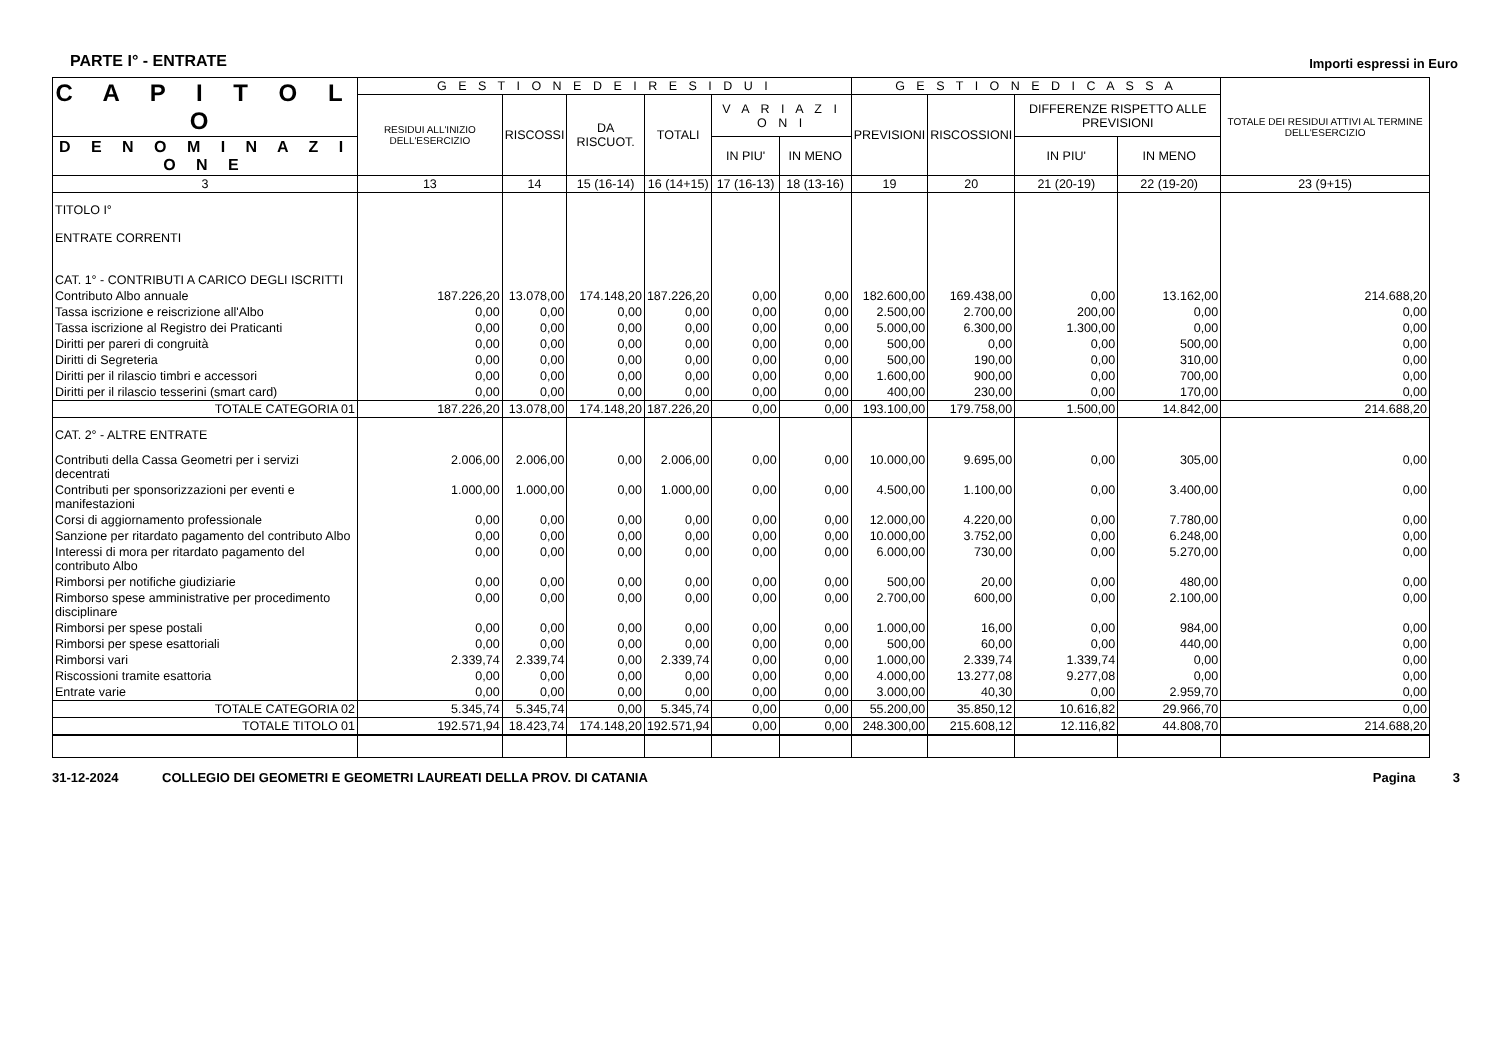PARTE I° - ENTRATE Importi espressi in Euro
| C A P I T O L O | G E S T I O N E D E I R E S I D U I | | | | | | G E S T I O N E D I C A S S A | | | | TOTALE DEI RESIDUI ATTIVI AL TERMINE DELL'ESERCIZIO |
| --- | --- | --- | --- | --- | --- | --- | --- | --- | --- | --- | --- |
| | RESIDUI ALL'INIZIO DELL'ESERCIZIO | RISCOSSI | DA RISCUOT. | TOTALI | V A R I A Z I O N I | | PREVISIONI | RISCOSSIONI | DIFFERENZE RISPETTO ALLE PREVISIONI | | |
| D E N O M I N A Z I O N E | | | | | IN PIU' | IN MENO | | | IN PIU' | IN MENO | |
| 3 | 13 | 14 | 15 (16-14) | 16 (14+15) | 17 (16-13) | 18 (13-16) | 19 | 20 | 21 (20-19) | 22 (19-20) | 23 (9+15) |
| TITOLO I° ENTRATE CORRENTI CAT. 1° - CONTRIBUTI A CARICO DEGLI ISCRITTI | | | | | | | | | | | |
| Contributo Albo annuale | 187.226,20 | 13.078,00 | 174.148,20 | 187.226,20 | 0,00 | 0,00 | 182.600,00 | 169.438,00 | 0,00 | 13.162,00 | 214.688,20 |
| Tassa iscrizione e reiscrizione all'Albo | 0,00 | 0,00 | 0,00 | 0,00 | 0,00 | 0,00 | 2.500,00 | 2.700,00 | 200,00 | 0,00 | 0,00 |
| Tassa iscrizione al Registro dei Praticanti | 0,00 | 0,00 | 0,00 | 0,00 | 0,00 | 0,00 | 5.000,00 | 6.300,00 | 1.300,00 | 0,00 | 0,00 |
| Diritti per pareri di congruità | 0,00 | 0,00 | 0,00 | 0,00 | 0,00 | 0,00 | 500,00 | 0,00 | 0,00 | 500,00 | 0,00 |
| Diritti di Segreteria | 0,00 | 0,00 | 0,00 | 0,00 | 0,00 | 0,00 | 500,00 | 190,00 | 0,00 | 310,00 | 0,00 |
| Diritti per il rilascio timbri e accessori | 0,00 | 0,00 | 0,00 | 0,00 | 0,00 | 0,00 | 1.600,00 | 900,00 | 0,00 | 700,00 | 0,00 |
| Diritti per il rilascio tesserini (smart card) | 0,00 | 0,00 | 0,00 | 0,00 | 0,00 | 0,00 | 400,00 | 230,00 | 0,00 | 170,00 | 0,00 |
| TOTALE CATEGORIA 01 | 187.226,20 | 13.078,00 | 174.148,20 | 187.226,20 | 0,00 | 0,00 | 193.100,00 | 179.758,00 | 1.500,00 | 14.842,00 | 214.688,20 |
| CAT. 2° - ALTRE ENTRATE | | | | | | | | | | | |
| Contributi della Cassa Geometri per i servizi decentrati | 2.006,00 | 2.006,00 | 0,00 | 2.006,00 | 0,00 | 0,00 | 10.000,00 | 9.695,00 | 0,00 | 305,00 | 0,00 |
| Contributi per sponsorizzazioni per eventi e manifestazioni | 1.000,00 | 1.000,00 | 0,00 | 1.000,00 | 0,00 | 0,00 | 4.500,00 | 1.100,00 | 0,00 | 3.400,00 | 0,00 |
| Corsi di aggiornamento professionale | 0,00 | 0,00 | 0,00 | 0,00 | 0,00 | 0,00 | 12.000,00 | 4.220,00 | 0,00 | 7.780,00 | 0,00 |
| Sanzione per ritardato pagamento del contributo Albo | 0,00 | 0,00 | 0,00 | 0,00 | 0,00 | 0,00 | 10.000,00 | 3.752,00 | 0,00 | 6.248,00 | 0,00 |
| Interessi di mora per ritardato pagamento del contributo Albo | 0,00 | 0,00 | 0,00 | 0,00 | 0,00 | 0,00 | 6.000,00 | 730,00 | 0,00 | 5.270,00 | 0,00 |
| Rimborsi per notifiche giudiziarie | 0,00 | 0,00 | 0,00 | 0,00 | 0,00 | 0,00 | 500,00 | 20,00 | 0,00 | 480,00 | 0,00 |
| Rimborso spese amministrative per procedimento disciplinare | 0,00 | 0,00 | 0,00 | 0,00 | 0,00 | 0,00 | 2.700,00 | 600,00 | 0,00 | 2.100,00 | 0,00 |
| Rimborsi per spese postali | 0,00 | 0,00 | 0,00 | 0,00 | 0,00 | 0,00 | 1.000,00 | 16,00 | 0,00 | 984,00 | 0,00 |
| Rimborsi per spese esattoriali | 0,00 | 0,00 | 0,00 | 0,00 | 0,00 | 0,00 | 500,00 | 60,00 | 0,00 | 440,00 | 0,00 |
| Rimborsi vari | 2.339,74 | 2.339,74 | 0,00 | 2.339,74 | 0,00 | 0,00 | 1.000,00 | 2.339,74 | 1.339,74 | 0,00 | 0,00 |
| Riscossioni tramite esattoria | 0,00 | 0,00 | 0,00 | 0,00 | 0,00 | 0,00 | 4.000,00 | 13.277,08 | 9.277,08 | 0,00 | 0,00 |
| Entrate varie | 0,00 | 0,00 | 0,00 | 0,00 | 0,00 | 0,00 | 3.000,00 | 40,30 | 0,00 | 2.959,70 | 0,00 |
| TOTALE CATEGORIA 02 | 5.345,74 | 5.345,74 | 0,00 | 5.345,74 | 0,00 | 0,00 | 55.200,00 | 35.850,12 | 10.616,82 | 29.966,70 | 0,00 |
| TOTALE TITOLO 01 | 192.571,94 | 18.423,74 | 174.148,20 | 192.571,94 | 0,00 | 0,00 | 248.300,00 | 215.608,12 | 12.116,82 | 44.808,70 | 214.688,20 |
31-12-2024 COLLEGIO DEI GEOMETRI E GEOMETRI LAUREATI DELLA PROV. DI CATANIA Pagina 3